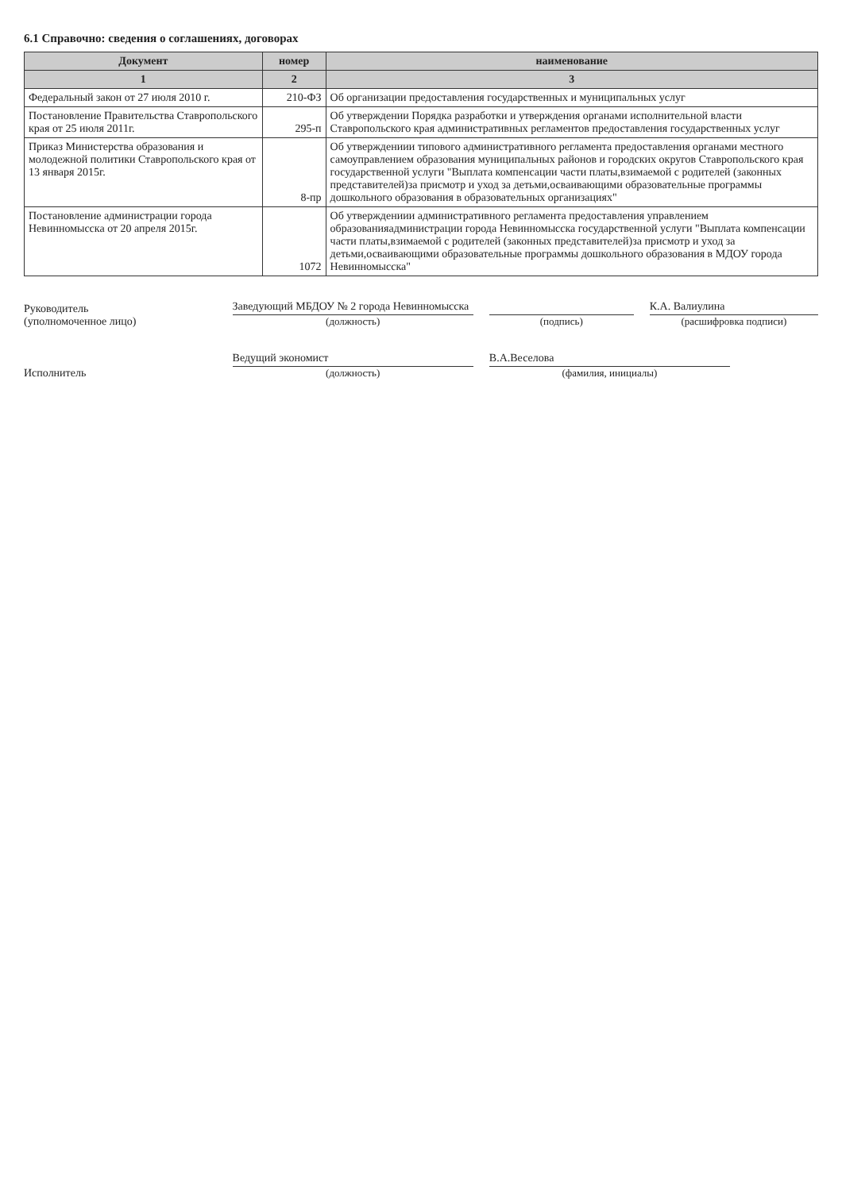6.1 Справочно: сведения о соглашениях, договорах
| Документ | номер | наименование |
| --- | --- | --- |
| 1 | 2 | 3 |
| Федеральный закон от 27 июля 2010 г. | 210-ФЗ | Об организации предоставления государственных и муниципальных услуг |
| Постановление Правительства Ставропольского края от 25 июля 2011г. | 295-п | Об утверждении Порядка разработки и утверждения органами исполнительной власти Ставропольского края административных регламентов предоставления государственных услуг |
| Приказ Министерства образования и молодежной политики Ставропольского края от 13 января 2015г. | 8-пр | Об утверждениии типового административного регламента предоставления органами местного самоуправлением образования муниципальных районов и городских округов Ставропольского края государственной услуги "Выплата компенсации части платы,взимаемой с родителей (законных представителей)за присмотр и уход за детьми,осваивающими образовательные программы дошкольного образования в образовательных организациях" |
| Постановление администрации города Невинномысска от 20 апреля 2015г. | 1072 | Об утверждениии административного регламента предоставления управлением образованияадминистрации города Невинномысска государственной услуги "Выплата компенсации части платы,взимаемой с родителей (законных представителей)за присмотр и уход за детьми,осваивающими образовательные программы дошкольного образования в МДОУ города Невинномысска" |
Руководитель
(уполномоченное лицо)
Заведующий МБДОУ № 2 города Невинномысска
(должность)
(подпись)
К.А. Валиулина
(расшифровка подписи)
Исполнитель
Ведущий экономист
(должность)
В.А.Веселова
(фамилия, инициалы)